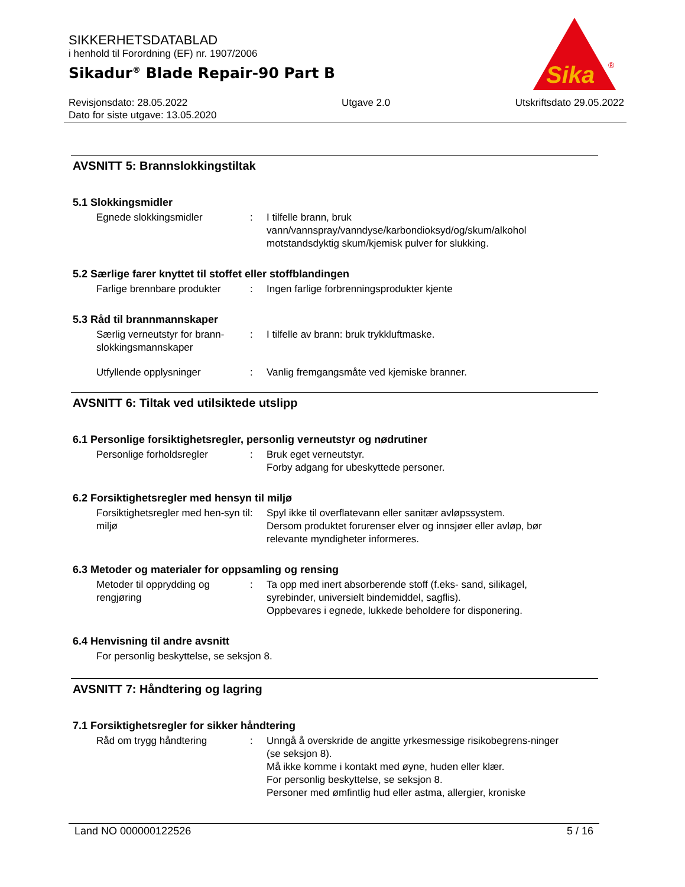SIKKERHETSDATABLAD
i henhold til Forordning (EF) nr. 1907/2006
Sikadur<sup>®</sup> Blade Repair-90 Part B
Sika
®
Revisjonsdato: 28.05.2022
Dato for siste utgave: 13.05.2020
Utgave 2.0 Utskriftsdato 29.05.2022
AVSNITT 5: Brannslokkingstiltak
5.1 Slokkingsmidler
Egnede slokkingsmidler : I tilfelle brann, bruk vann/vannspray/vanndyse/karbondioksyd/og/skum/alkohol motstandsdyktig skum/kjemisk pulver for slukking.
5.2 Særlige farer knyttet til stoffet eller stoffblandingen
Farlige brennbare produkter
: Ingen farlige forbrenningsprodukter kjente
5.3 Råd til brannmannskaper
Særlig verneutstyr for brann-slokkingsmannskaper
: I tilfelle av brann: bruk trykkluftmaske.
Utfyllende opplysninger : Vanlig fremgangsmåte ved kjemiske branner.
AVSNITT 6: Tiltak ved utilsiktede utslipp
6.1 Personlige forsiktighetsregler, personlig verneutstyr og nødrutiner
Personlige forholdsregler : Bruk eget verneutstyr.
Forby adgang for ubeskyttede personer.
6.2 Forsiktighetsregler med hensyn til miljø
Forsiktighetsregler med hen-syn til miljø
: Spyl ikke til overflatevann eller sanitær avløpssystem.
Dersom produktet forurenser elver og innsjøer eller avløp, bør relevante myndigheter informeres.
6.3 Metoder og materialer for oppsamling og rensing
Metoder til opprydding og rengjøring
: Ta opp med inert absorberende stoff (f.eks- sand, silikagel, syrebinder, universielt bindemiddel, sagflis).
Oppbevares i egnede, lukkede beholdere for disponering.
6.4 Henvisning til andre avsnitt
For personlig beskyttelse, se seksjon 8.
AVSNITT 7: Håndtering og lagring
7.1 Forsiktighetsregler for sikker håndtering
Råd om trygg håndtering : Unngå å overskride de angitte yrkesmessige risikobegrens-ninger (se seksjon 8).
Må ikke komme i kontakt med øyne, huden eller klær.
For personlig beskyttelse, se seksjon 8.
Personer med ømfintlig hud eller astma, allergier, kroniske
Land NO 000000122526 5 / 16